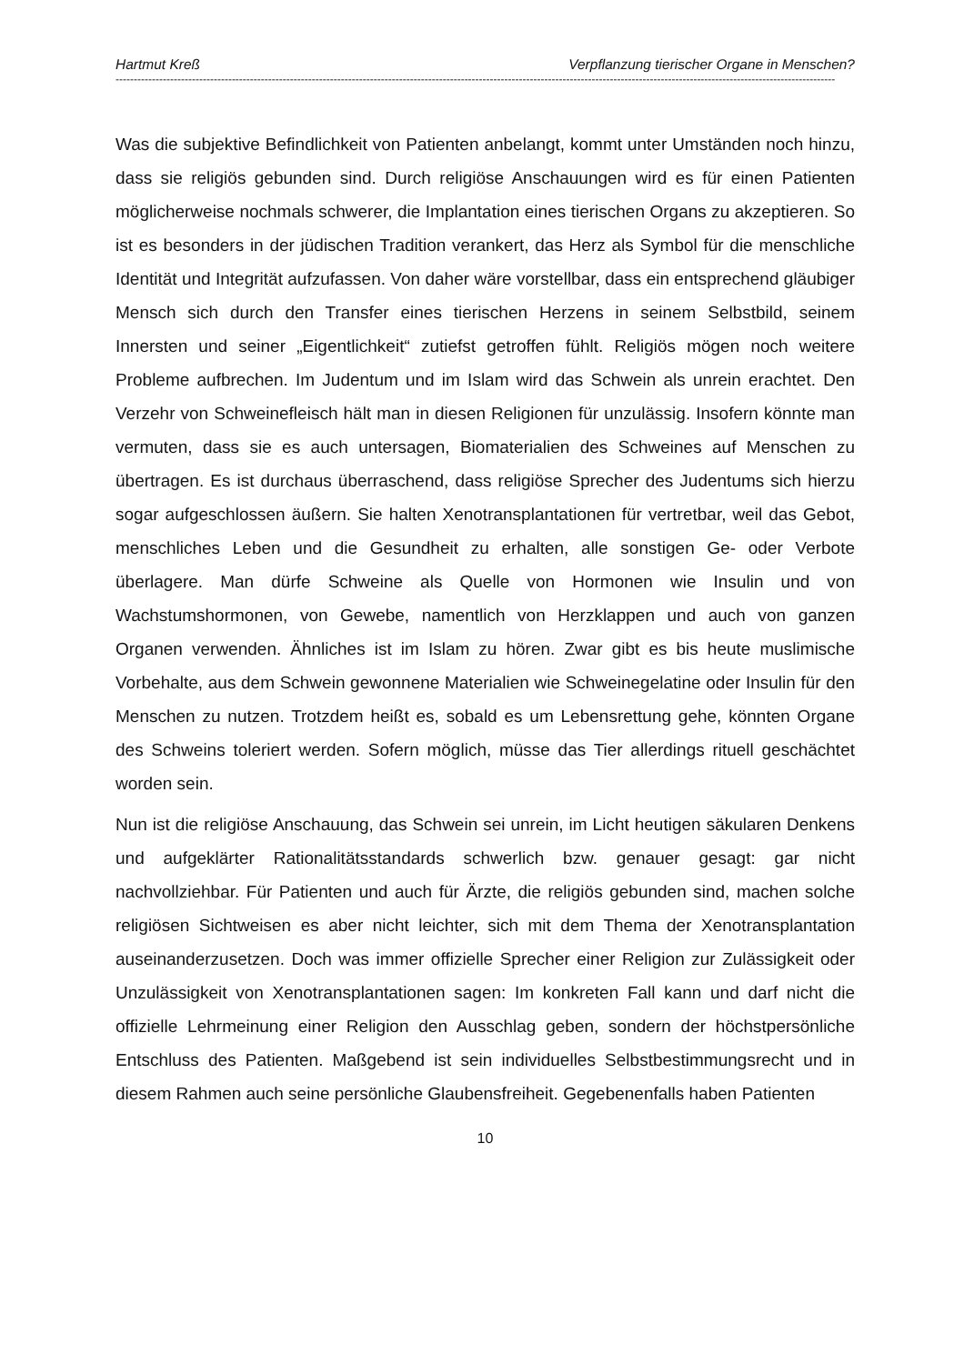Hartmut Kreß Verpflanzung tierischer Organe in Menschen?
------------------------------------------------------------------------------------------------------------------------------------------------------------------------------------------------------
Was die subjektive Befindlichkeit von Patienten anbelangt, kommt unter Umständen noch hinzu, dass sie religiös gebunden sind. Durch religiöse Anschauungen wird es für einen Patienten möglicherweise nochmals schwerer, die Implantation eines tierischen Organs zu akzeptieren. So ist es besonders in der jüdischen Tradition verankert, das Herz als Symbol für die menschliche Identität und Integrität aufzufassen. Von daher wäre vorstellbar, dass ein entsprechend gläubiger Mensch sich durch den Transfer eines tierischen Herzens in seinem Selbstbild, seinem Innersten und seiner „Eigentlichkeit“ zutiefst getroffen fühlt. Religiös mögen noch weitere Probleme aufbrechen. Im Judentum und im Islam wird das Schwein als unrein erachtet. Den Verzehr von Schweinefleisch hält man in diesen Religionen für unzulässig. Insofern könnte man vermuten, dass sie es auch untersagen, Biomaterialien des Schweines auf Menschen zu übertragen. Es ist durchaus überraschend, dass religiöse Sprecher des Judentums sich hierzu sogar aufgeschlossen äußern. Sie halten Xenotransplantationen für vertretbar, weil das Gebot, menschliches Leben und die Gesundheit zu erhalten, alle sonstigen Ge- oder Verbote überlagere. Man dürfe Schweine als Quelle von Hormonen wie Insulin und von Wachstumshormonen, von Gewebe, namentlich von Herzklappen und auch von ganzen Organen verwenden. Ähnliches ist im Islam zu hören. Zwar gibt es bis heute muslimische Vorbehalte, aus dem Schwein gewonnene Materialien wie Schweinegelatine oder Insulin für den Menschen zu nutzen. Trotzdem heißt es, sobald es um Lebensrettung gehe, könnten Organe des Schweins toleriert werden. Sofern möglich, müsse das Tier allerdings rituell geschächtet worden sein.
Nun ist die religiöse Anschauung, das Schwein sei unrein, im Licht heutigen säkularen Denkens und aufgeklärter Rationalitätsstandards schwerlich bzw. genauer gesagt: gar nicht nachvollziehbar. Für Patienten und auch für Ärzte, die religiös gebunden sind, machen solche religiösen Sichtweisen es aber nicht leichter, sich mit dem Thema der Xenotransplantation auseinanderzusetzen. Doch was immer offizielle Sprecher einer Religion zur Zulässigkeit oder Unzulässigkeit von Xenotransplantationen sagen: Im konkreten Fall kann und darf nicht die offizielle Lehrmeinung einer Religion den Ausschlag geben, sondern der höchstpersönliche Entschluss des Patienten. Maßgebend ist sein individuelles Selbstbestimmungsrecht und in diesem Rahmen auch seine persönliche Glaubensfreiheit. Gegebenenfalls haben Patienten
10